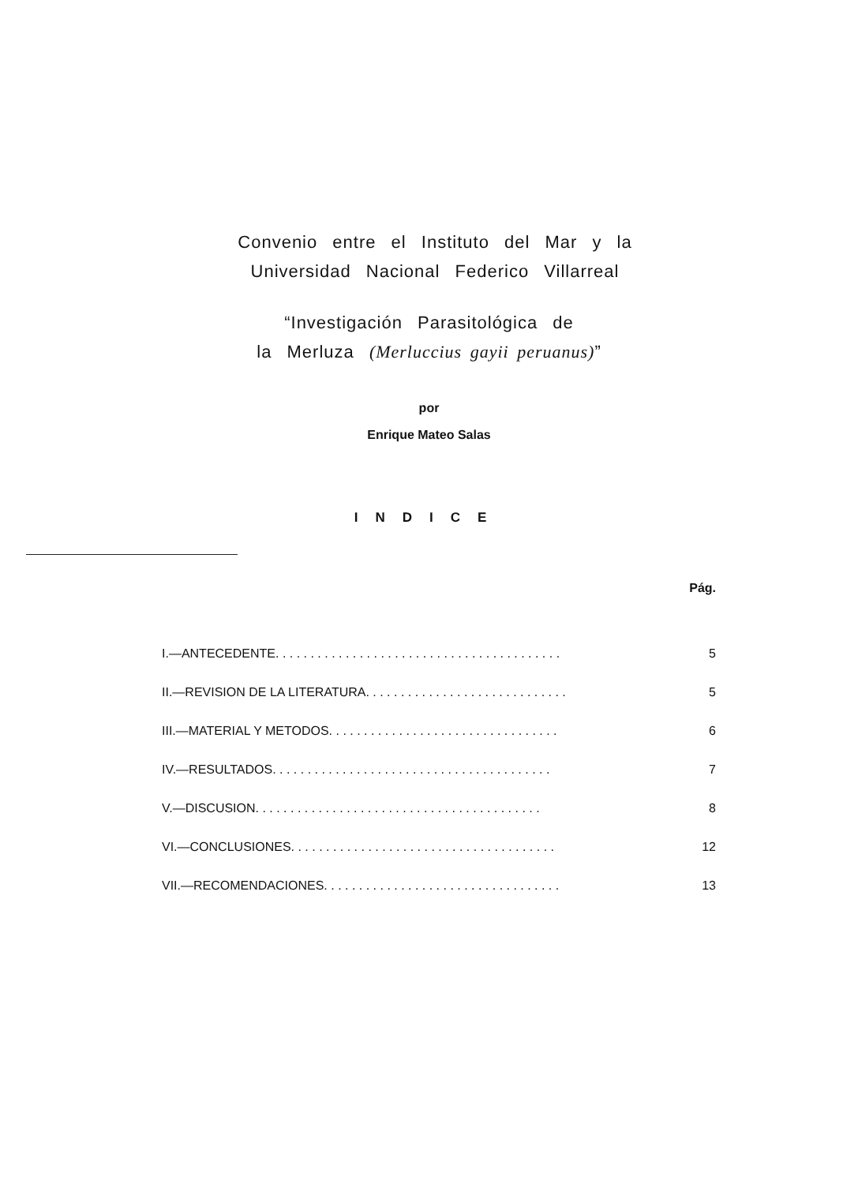Convenio entre el Instituto del Mar y la
Universidad Nacional Federico Villarreal
“Investigación Parasitológica de
la Merluza (Merluccius gayii peruanus)”
por
Enrique Mateo Salas
INDICE
Pág.
I.—ANTECEDENTE. . . . . . . . . . . . . . . . . . . . . . . . . . . . . . . . . . . . . . . . . 5
II.—REVISION DE LA LITERATURA. . . . . . . . . . . . . . . . . . . . . . . . . . . . . 5
III.—MATERIAL Y METODOS. . . . . . . . . . . . . . . . . . . . . . . . . . . . . . . . . 6
IV.—RESULTADOS. . . . . . . . . . . . . . . . . . . . . . . . . . . . . . . . . . . . . . . . 7
V.—DISCUSION. . . . . . . . . . . . . . . . . . . . . . . . . . . . . . . . . . . . . . . . . 8
VI.—CONCLUSIONES. . . . . . . . . . . . . . . . . . . . . . . . . . . . . . . . . . . . . . 12
VII.—RECOMENDACIONES. . . . . . . . . . . . . . . . . . . . . . . . . . . . . . . . . . 13